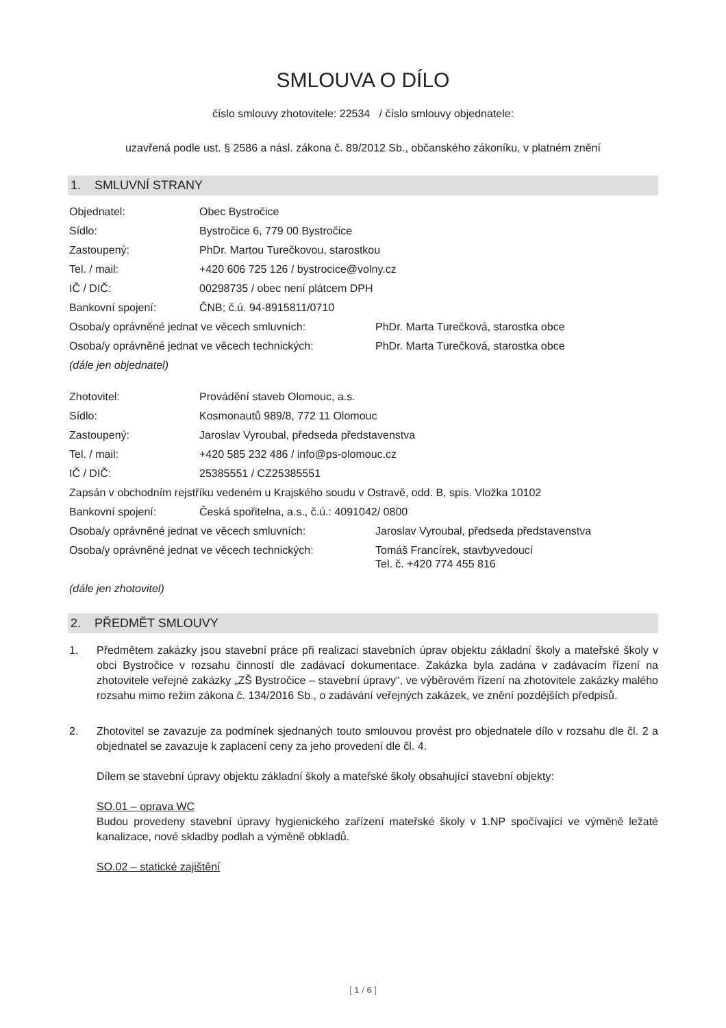SMLOUVA O DÍLO
číslo smlouvy zhotovitele: 22534 / číslo smlouvy objednatele:
uzavřená podle ust. § 2586 a násl. zákona č. 89/2012 Sb., občanského zákoníku, v platném znění
1. SMLUVNÍ STRANY
| Objednatel: | Obec Bystročice | |
| Sídlo: | Bystročice 6, 779 00 Bystročice | |
| Zastoupený: | PhDr. Martou Turečkovou, starostkou | |
| Tel. / mail: | +420 606 725 126 / bystrocice@volny.cz | |
| IČ / DIČ: | 00298735 / obec není plátcem DPH | |
| Bankovní spojení: | ČNB; č.ú. 94-8915811/0710 | |
| Osoba/y oprávněné jednat ve věcech smluvních: | | PhDr. Marta Turečková, starostka obce |
| Osoba/y oprávněné jednat ve věcech technických: | | PhDr. Marta Turečková, starostka obce |
| (dále jen objednatel) | | |
| Zhotovitel: | Provádění staveb Olomouc, a.s. | |
| Sídlo: | Kosmonautů 989/8, 772 11 Olomouc | |
| Zastoupený: | Jaroslav Vyroubal, předseda představenstva | |
| Tel. / mail: | +420 585 232 486 / info@ps-olomouc.cz | |
| IČ / DIČ: | 25385551 / CZ25385551 | |
| Zapsán v obchodním rejstříku vedeném u Krajského soudu v Ostravě, odd. B, spis. Vložka 10102 | | |
| Bankovní spojení: | Česká spořitelna, a.s., č.ú.: 4091042/ 0800 | |
| Osoba/y oprávněné jednat ve věcech smluvních: | | Jaroslav Vyroubal, předseda představenstva |
| Osoba/y oprávněné jednat ve věcech technických: | | Tomáš Francírek, stavbyvedoucí Tel. č. +420 774 455 816 |
| (dále jen zhotovitel) | | |
2. PŘEDMĚT SMLOUVY
1. Předmětem zakázky jsou stavební práce při realizaci stavebních úprav objektu základní školy a mateřské školy v obci Bystročice v rozsahu činností dle zadávací dokumentace. Zakázka byla zadána v zadávacím řízení na zhotovitele veřejné zakázky „ZŠ Bystročice – stavební úpravy“, ve výběrovém řízení na zhotovitele zakázky malého rozsahu mimo režim zákona č. 134/2016 Sb., o zadávání veřejných zakázek, ve znění pozdějších předpisů.
2. Zhotovitel se zavazuje za podmínek sjednaných touto smlouvou provést pro objednatele dílo v rozsahu dle čl. 2 a objednatel se zavazuje k zaplacení ceny za jeho provedení dle čl. 4.
Dílem se stavební úpravy objektu základní školy a mateřské školy obsahující stavební objekty:
SO.01 – oprava WC
Budou provedeny stavební úpravy hygienického zařízení mateřské školy v 1.NP spočívající ve výměně ležaté kanalizace, nové skladby podlah a výměně obkladů.
SO.02 – statické zajištění
[ 1 / 6 ]